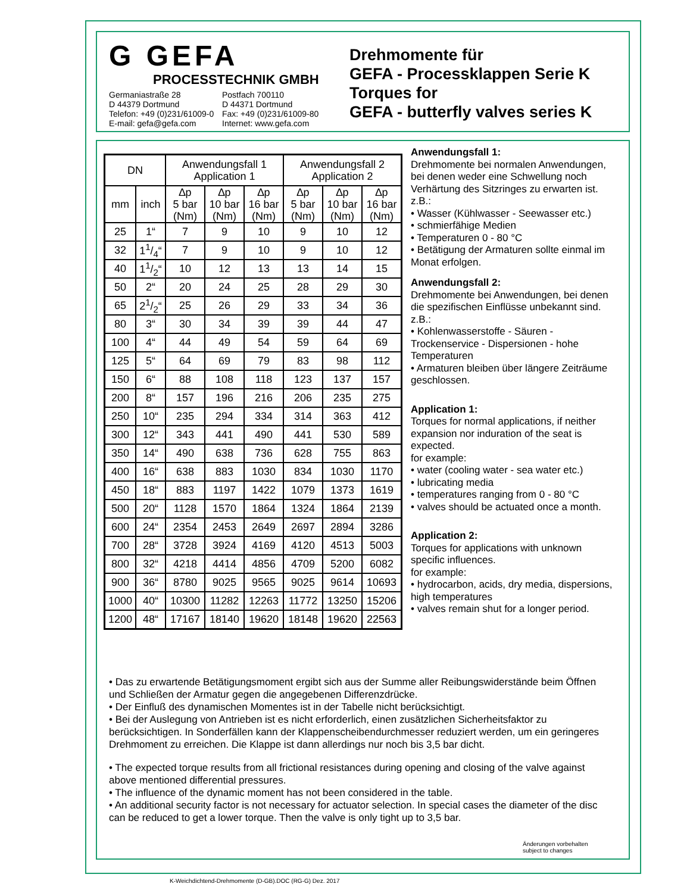G GEFA
PROCESSTECHNIK GMBH
Germaniastraße 28
D 44379 Dortmund
Telefon: +49 (0)231/61009-0
E-mail: gefa@gefa.com
Postfach 700110
D 44371 Dortmund
Fax: +49 (0)231/61009-80
Internet: www.gefa.com
Drehmomente für
GEFA - Processklappen Serie K
Torques for
GEFA - butterfly valves series K
| DN | | Anwendungsfall 1 Application 1 | | | Anwendungsfall 2 Application 2 | | |
| --- | --- | --- | --- | --- | --- | --- | --- |
| mm | inch | ∆p 5 bar (Nm) | ∆p 10 bar (Nm) | ∆p 16 bar (Nm) | ∆p 5 bar (Nm) | ∆p 10 bar (Nm) | ∆p 16 bar (Nm) |
| 25 | 1“ | 7 | 9 | 10 | 9 | 10 | 12 |
| 32 | 11/4“ | 7 | 9 | 10 | 9 | 10 | 12 |
| 40 | 11/2“ | 10 | 12 | 13 | 13 | 14 | 15 |
| 50 | 2“ | 20 | 24 | 25 | 28 | 29 | 30 |
| 65 | 21/2“ | 25 | 26 | 29 | 33 | 34 | 36 |
| 80 | 3“ | 30 | 34 | 39 | 39 | 44 | 47 |
| 100 | 4“ | 44 | 49 | 54 | 59 | 64 | 69 |
| 125 | 5“ | 64 | 69 | 79 | 83 | 98 | 112 |
| 150 | 6“ | 88 | 108 | 118 | 123 | 137 | 157 |
| 200 | 8“ | 157 | 196 | 216 | 206 | 235 | 275 |
| 250 | 10“ | 235 | 294 | 334 | 314 | 363 | 412 |
| 300 | 12“ | 343 | 441 | 490 | 441 | 530 | 589 |
| 350 | 14“ | 490 | 638 | 736 | 628 | 755 | 863 |
| 400 | 16“ | 638 | 883 | 1030 | 834 | 1030 | 1170 |
| 450 | 18“ | 883 | 1197 | 1422 | 1079 | 1373 | 1619 |
| 500 | 20“ | 1128 | 1570 | 1864 | 1324 | 1864 | 2139 |
| 600 | 24“ | 2354 | 2453 | 2649 | 2697 | 2894 | 3286 |
| 700 | 28“ | 3728 | 3924 | 4169 | 4120 | 4513 | 5003 |
| 800 | 32“ | 4218 | 4414 | 4856 | 4709 | 5200 | 6082 |
| 900 | 36“ | 8780 | 9025 | 9565 | 9025 | 9614 | 10693 |
| 1000 | 40“ | 10300 | 11282 | 12263 | 11772 | 13250 | 15206 |
| 1200 | 48“ | 17167 | 18140 | 19620 | 18148 | 19620 | 22563 |
Anwendungsfall 1:
Drehmomente bei normalen Anwendungen, bei denen weder eine Schwellung noch Verhärtung des Sitzringes zu erwarten ist.
z.B.:
• Wasser (Kühlwasser - Seewasser etc.)
• schmierfähige Medien
• Temperaturen 0 - 80 °C
• Betätigung der Armaturen sollte einmal im Monat erfolgen.
Anwendungsfall 2:
Drehmomente bei Anwendungen, bei denen die spezifischen Einflüsse unbekannt sind.
z.B.:
• Kohlenwasserstoffe - Säuren - Trockenservice - Dispersionen - hohe Temperaturen
• Armaturen bleiben über längere Zeiträume geschlossen.
Application 1:
Torques for normal applications, if neither expansion nor induration of the seat is expected.
for example:
• water (cooling water - sea water etc.)
• lubricating media
• temperatures ranging from 0 - 80 °C
• valves should be actuated once a month.
Application 2:
Torques for applications with unknown specific influences.
for example:
• hydrocarbon, acids, dry media, dispersions, high temperatures
• valves remain shut for a longer period.
• Das zu erwartende Betätigungsmoment ergibt sich aus der Summe aller Reibungswiderstände beim Öffnen und Schließen der Armatur gegen die angegebenen Differenzdrücke.
• Der Einfluß des dynamischen Momentes ist in der Tabelle nicht berücksichtigt.
• Bei der Auslegung von Antrieben ist es nicht erforderlich, einen zusätzlichen Sicherheitsfaktor zu berücksichtigen. In Sonderfällen kann der Klappenscheibendurchmesser reduziert werden, um ein geringeres Drehmoment zu erreichen. Die Klappe ist dann allerdings nur noch bis 3,5 bar dicht.
• The expected torque results from all frictional resistances during opening and closing of the valve against above mentioned differential pressures.
• The influence of the dynamic moment has not been considered in the table.
• An additional security factor is not necessary for actuator selection. In special cases the diameter of the disc can be reduced to get a lower torque. Then the valve is only tight up to 3,5 bar.
Änderungen vorbehalten
subject to changes
K-Weichdichtend-Drehmomente (D-GB).DOC (RG-G) Dez. 2017